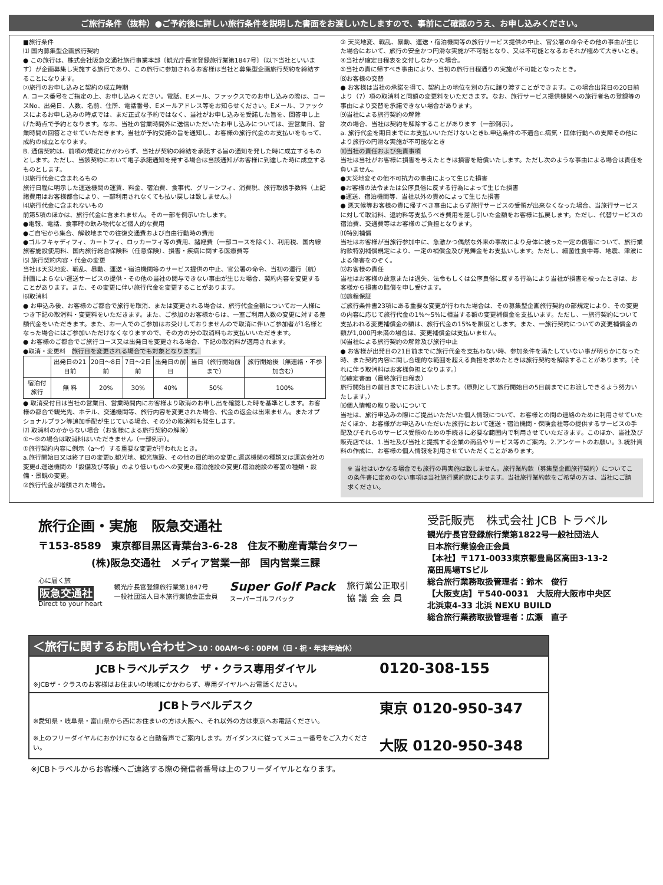ご旅行条件（抜粋）●ご予約後に詳しい旅行条件を説明した書面をお渡しいたしますので、事前にご確認のうえ、お申し込みください。
■旅行条件
⑴ 国内募集型企画旅行契約
● この旅行は、株式会社阪急交通社旅行事業本部〔観光庁長官登録旅行業第1847号〕（以下当社といいます）が企画募集し実施する旅行であり、この旅行に参加されるお客様は当社と募集型企画旅行契約を締結することになります。
⑵旅行のお申し込みと契約の成立時期
A. コース番号をご指定の上、お申し込みください。電話、Eメール、ファックスでのお申し込みの際は、コースNo、出発日、人数、名前、住所、電話番号、Eメールアドレス等をお知らせください。Eメール、ファックスによるお申し込みの時点では、まだ正式な予約ではなく、当社がお申し込みを受諾した旨を、回答申し上げた時点で予約となります。なお、当社の営業時間外に送信いただいたお申し込みについては、翌営業日、営業時間の回答とさせていただきます。当社が予約受諾の旨を通知し、お客様の旅行代金のお支払いをもって、成約の成立となります。
B. 通信契約は、前項の規定にかかわらず、当社が契約の締結を承諾する旨の通知を発した時に成立するものとします。ただし、当該契約において電子承諾通知を発する場合は当該通知がお客様に到達した時に成立するものとします。
⑶旅行代金に含まれるもの
旅行日程に明示した運送機関の運賃、料金、宿泊費、食事代、グリーンフィ、消費税、旅行取扱手数料（上記諸費用はお客様都合により、一部利用されなくても払い戻しは致しません。）
⑷旅行代金に含まれないもの
前第5項のほかは、旅行代金に含まれません。その一部を例示いたします。
●電報、電話、食事時の飲み物代など個人的な費用
●ご自宅から集合、解散地までの往復交通費および自由行動時の費用
●ゴルフキャディフィ、カートフィ、ロッカーフィ等の費用、諸経費（一部コースを除く）、利用税、国内線旅客施設使用料、国内旅行総合保険料（任意保険）、損害・疾病に関する医療費等
⑸ 旅行契約内容・代金の変更
当社は天災地変、戦乱、暴動、運送・宿泊機関等のサービス提供の中止、官公署の命令、当初の運行（航）計画によらない運送サービスの提供・その他の当社の関与できない事由が生じた場合、契約内容を変更することがあります。また、その変更に伴い旅行代金を変更することがあります。
⑹取消料
● お申込み後、お客様のご都合で旅行を取消、または変更される場合は、旅行代金全額についてお一人様につき下記の取消料・変更料をいただきます。また、ご参加のお客様からは、一室ご利用人数の変更に対する差額代金をいただきます。また、お一人でのご参加はお受けしておりませんので取消に伴いご参加者が1名様となった場合にはご参加いただけなくなりますので、その方の分の取消料もお支払いいただきます。
● お客様のご都合でご旅行コース又は出発日を変更される場合、下記の取消料が適用されます。
●取消・変更料　旅行日を変更される場合でも対象となります。
| | 出発日の21日前 | 20日～8日前 | 7日～2日前 | 出発日の前日 | 当日（旅行開始前まで） | 旅行開始後（無連絡・不参加含む） |
| --- | --- | --- | --- | --- | --- | --- |
| 宿泊付旅行 | 無 料 | 20% | 30% | 40% | 50% | 100% |
● 取消受付日は当社の営業日、営業時間内にお客様より取消のお申し出を確認した時を基準とします。お客様の都合で観光先、ホテル、交通機関等、旅行内容を変更された場合、代金の返金は出来ません。またオプショナルプラン等追加手配が生じている場合、その分の取消料も発生します。
⑺ 取消料のかからない場合（お客様による旅行契約の解除）
①～⑤の場合は取消料はいただきません（一部例示）。
①旅行契約内容に例示（a～f）する重要な変更が行われたとき。
a.旅行開始日又は終了日の変更b.観光地、観光施設、その他の目的地の変更c.運送機関の種類又は運送会社の変更d.運送機関の「設備及び等級」のより低いものへの変更e.宿泊施設の変更f.宿泊施設の客室の種類・設備・景観の変更。
②旅行代金が増額された場合。
③ 天災地変、戦乱、暴動、運送・宿泊機関等の旅行サービス提供の中止、官公署の命令その他の事由が生じた場合において、旅行の安全かつ円滑な実施が不可能となり、又は不可能となるおそれが極めて大きいとき。
④当社が確定日程表を交付しなかった場合。
⑤当社の責に帰すべき事由により、当初の旅行日程通りの実施が不可能となったとき。
⑻お客様の交替
● お客様は当社の承諾を得て、契約上の地位を別の方に譲り渡すことができます。この場合出発日の20日前より（7）項の取消料と同額の変更料をいただきます。なお、旅行サービス提供機関への旅行者名の登録等の事由により交替を承諾できない場合があります。
⑼当社による旅行契約の解除
次の場合、当社は契約を解除することがあります（一部例示）。
a. 旅行代金を期日までにお支払いいただけないときb.申込条件の不適合c.病気・団体行動への支障その他により旅行の円滑な実施が不可能なとき
⑽当社の責任および免責事項
当社は当社がお客様に損害を与えたときは損害を賠償いたします。ただし次のような事由による場合は責任を負いません。
●天災地変その他不可抗力の事由によって生じた損害
●お客様の法令または公序良俗に反する行為によって生じた損害
●運送、宿泊機関等、当社以外の責めによって生じた損害
● 悪天候等お客様の責に帰すべき事由によらず旅行サービスの受領が出来なくなった場合、当旅行サービスに対して取消料、違約料等支払うべき費用を差し引いた金額をお客様に払戻します。ただし、代替サービスの宿泊費、交通費等はお客様のご負担となります。
⑾特別補償
当社はお客様が当旅行参加中に、急激かつ偶然な外来の事故により身体に被った一定の傷害について、旅行業約款特別補償規定により、一定の補償金及び見舞金をお支払いします。ただし、細菌性食中毒、地震、津波による傷害をのぞく。
⑿お客様の責任
当社はお客様の故意または過失、法令もしくは公序良俗に反する行為により当社が損害を被ったときは、お客様から損害の賠償を申し受けます。
⒀旅程保証
ご旅行条件書23項にある重要な変更が行われた場合は、その募集型企画旅行契約の部規定により、その変更の内容に応じて旅行代金の1%～5%に相当する額の変更補償金を支払います。ただし、一旅行契約について支払われる変更補償金の額は、旅行代金の15%を限度とします。また、一旅行契約についての変更補償金の額が1,000円未満の場合は、変更補償金は支払いません。
⒁当社による旅行契約の解除及び旅行中止
● お客様が出発日の21日前までに旅行代金を支払わない時、参加条件を満たしていない事が明らかになった時、また契約内容に関し合理的な範囲を超える負担を求めたときは旅行契約を解除することがあります。（それに伴う取消料はお客様負担となります。）
⒂確定書面（最終旅行日程表）
旅行開始日の前日までにお渡しいたします。（原則として旅行開始日の5日前までにお渡しできるよう努力いたします。）
⒃個人情報の取り扱いについて
当社は、旅行申込みの際にご提出いただいた個人情報について、お客様との間の連絡のために利用させていただくほか、お客様がお申込みいただいた旅行において運送・宿泊機関・保険会社等の提供するサービスの手配及びそれらのサービス受領のための手続きに必要な範囲内で利用させていただきます。このほか、当社及び販売店では、1.当社及び当社と提携する企業の商品やサービス等のご案内。2.アンケートのお願い。3.統計資料の作成に、お客様の個人情報を利用させていただくことがあります。
※ 当社はいかなる場合でも旅行の再実施は致しません。旅行業約款（募集型企画旅行契約）についてこの条件書に定めのない事項は当社旅行業約款によります。当社旅行業約款をご希望の方は、当社にご請求ください。
旅行企画・実施　阪急交通社
〒153-8589　東京都目黒区青葉台3-6-28　住友不動産青葉台タワー
(株)阪急交通社　メディア営業一部　国内営業三課
心に届く旅
阪急交通社
Direct to your heart
観光庁長官登録旅行業第1847号
一般社団法人日本旅行業協会正会員
Super Golf Pack
スーパーゴルフパック
旅行業公正取引
協 議 会 会 員
受託販売　株式会社 JCB トラベル
観光庁長官登録旅行業第1822号一般社団法人
日本旅行業協会正会員
【本社】〒171-0033東京都豊島区高田3-13-2
高田馬場TSビル
総合旅行業務取扱管理者：鈴木　俊行
【大阪支店】〒540-0031　大阪府大阪市中央区
北浜東4-33 北浜 NEXU BUILD
総合旅行業務取扱管理者：広瀬　直子
＜旅行に関するお問い合わせ＞10：00AM～6：00PM（日・祝・年末年始休）
JCBトラベルデスク　ザ・クラス専用ダイヤル
※JCBザ・クラスのお客様はお住まいの地域にかかわらず、専用ダイヤルへお電話ください。
0120-308-155
JCBトラベルデスク
※愛知県・岐阜県・富山県から西にお住まいの方は大阪へ、それ以外の方は東京へお電話ください。
※上のフリーダイヤルにおかけになると自動音声でご案内します。ガイダンスに従ってメニュー番号をご入力ください。
東京 0120-950-347
大阪 0120-950-348
※JCBトラベルからお客様へご連絡する際の発信者番号は上のフリーダイヤルとなります。